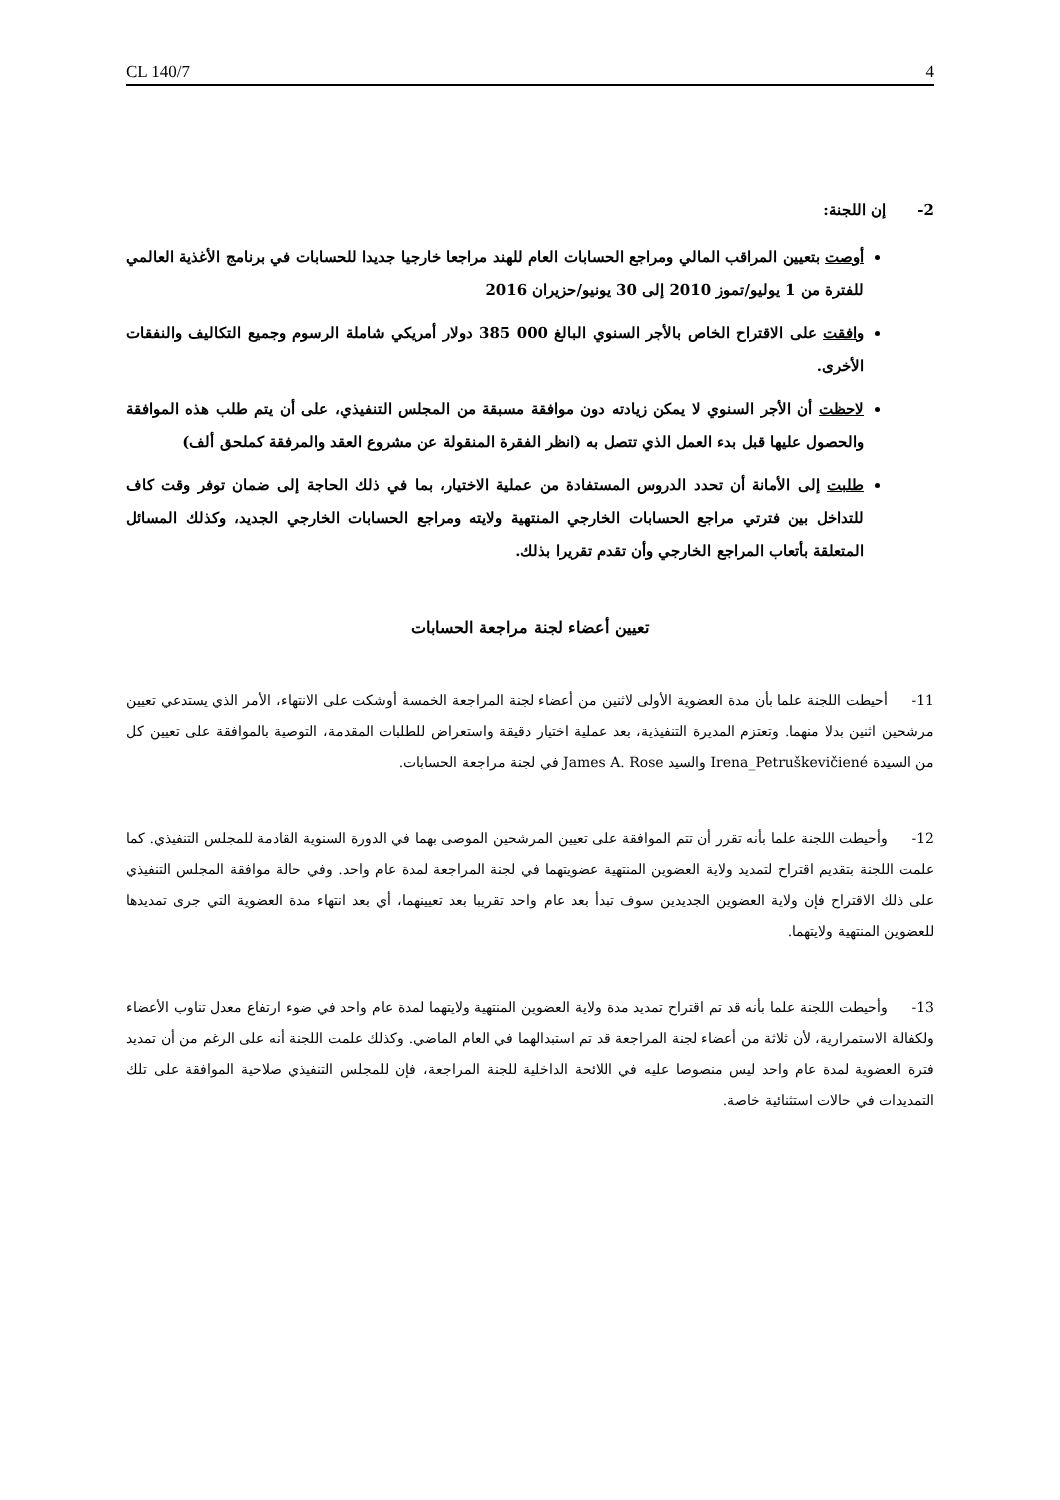CL 140/7 4
2- إن اللجنة:
أوصت بتعيين المراقب المالي ومراجع الحسابات العام للهند مراجعا خارجيا جديدا للحسابات في برنامج الأغذية العالمي للفترة من 1 يوليو/تموز 2010 إلى 30 يونيو/حزيران 2016
وافقت على الاقتراح الخاص بالأجر السنوي البالغ 000 385 دولار أمريكي شاملة الرسوم وجميع التكاليف والنفقات الأخرى.
لاحظت أن الأجر السنوي لا يمكن زيادته دون موافقة مسبقة من المجلس التنفيذي، على أن يتم طلب هذه الموافقة والحصول عليها قبل بدء العمل الذي تتصل به (انظر الفقرة المنقولة عن مشروع العقد والمرفقة كملحق ألف)
طلبت إلى الأمانة أن تحدد الدروس المستفادة من عملية الاختيار، بما في ذلك الحاجة إلى ضمان توفر وقت كاف للتداخل بين فترتي مراجع الحسابات الخارجي المنتهية ولايته ومراجع الحسابات الخارجي الجديد، وكذلك المسائل المتعلقة بأتعاب المراجع الخارجي وأن تقدم تقريرا بذلك.
تعيين أعضاء لجنة مراجعة الحسابات
11- أحيطت اللجنة علما بأن مدة العضوية الأولى لاثنين من أعضاء لجنة المراجعة الخمسة أوشكت على الانتهاء، الأمر الذي يستدعي تعيين مرشحين اثنين بدلا منهما. وتعتزم المديرة التنفيذية، بعد عملية اختيار دقيقة واستعراض للطلبات المقدمة، التوصية بالموافقة على تعيين كل من السيدة Irena_Petruškevičiené والسيد James A. Rose في لجنة مراجعة الحسابات.
12- وأحيطت اللجنة علما بأنه تقرر أن تتم الموافقة على تعيين المرشحين الموصى بهما في الدورة السنوية القادمة للمجلس التنفيذي. كما علمت اللجنة بتقديم اقتراح لتمديد ولاية العضوين المنتهية عضويتهما في لجنة المراجعة لمدة عام واحد. وفي حالة موافقة المجلس التنفيذي على ذلك الاقتراح فإن ولاية العضوين الجديدين سوف تبدأ بعد عام واحد تقريبا بعد تعيينهما، أي بعد انتهاء مدة العضوية التي جرى تمديدها للعضوين المنتهية ولايتهما.
13- وأحيطت اللجنة علما بأنه قد تم اقتراح تمديد مدة ولاية العضوين المنتهية ولايتهما لمدة عام واحد في ضوء ارتفاع معدل تناوب الأعضاء ولكفالة الاستمرارية، لأن ثلاثة من أعضاء لجنة المراجعة قد تم استبدالهما في العام الماضي. وكذلك علمت اللجنة أنه على الرغم من أن تمديد فترة العضوية لمدة عام واحد ليس منصوصا عليه في اللائحة الداخلية للجنة المراجعة، فإن للمجلس التنفيذي صلاحية الموافقة على تلك التمديدات في حالات استثنائية خاصة.